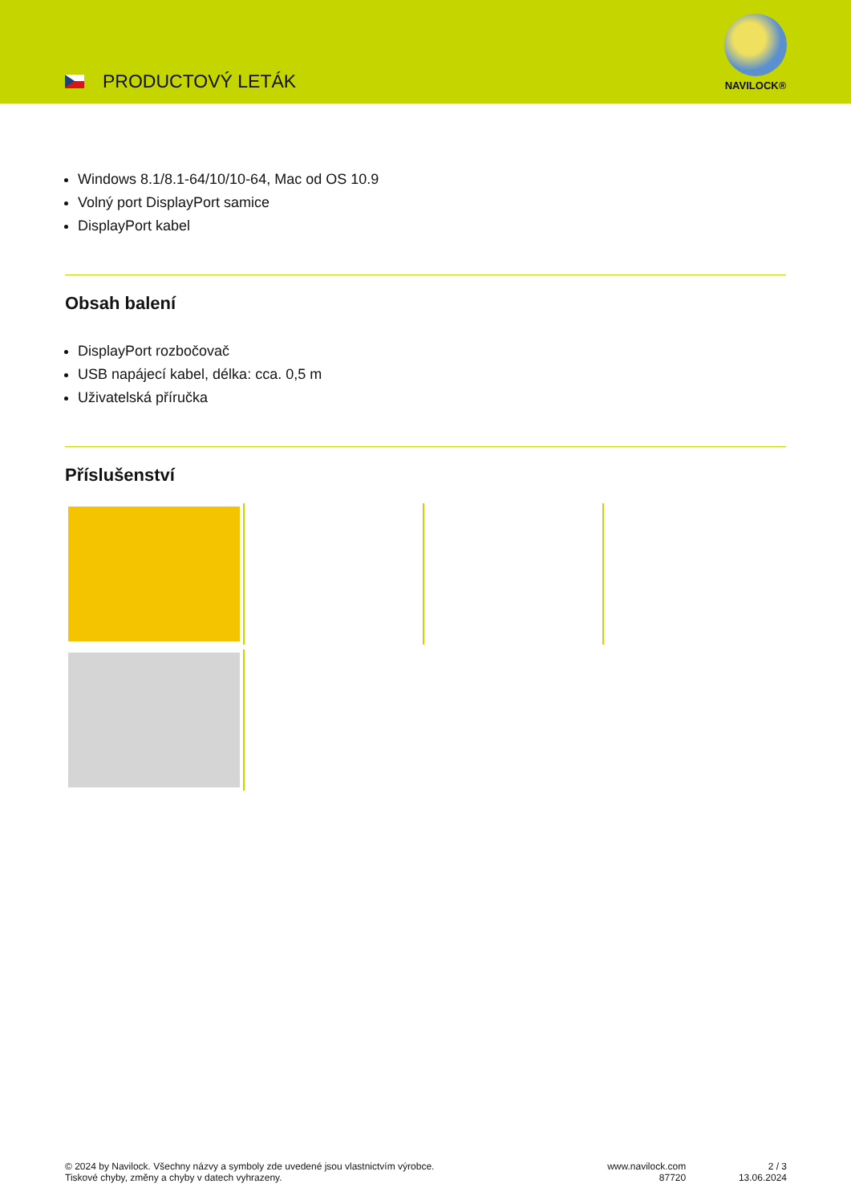PRODUCTOVÝ LETÁK
NAVILOCK®
Windows 8.1/8.1-64/10/10-64, Mac od OS 10.9
Volný port DisplayPort samice
DisplayPort kabel
Obsah balení
DisplayPort rozbočovač
USB napájecí kabel, délka: cca. 0,5 m
Uživatelská příručka
Příslušenství
© 2024 by Navilock. Všechny názvy a symboly zde uvedené jsou vlastnictvím výrobce.
Tiskové chyby, změny a chyby v datech vyhrazeny.
www.navilock.com
87720
2 / 3
13.06.2024